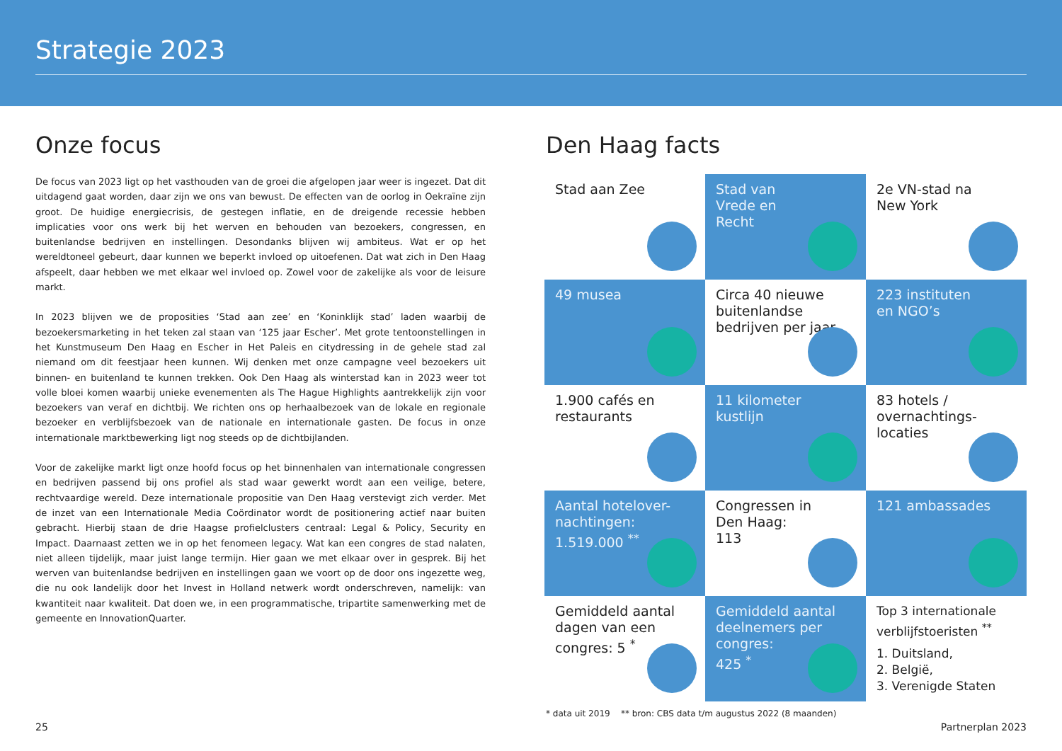Strategie 2023
Onze focus
De focus van 2023 ligt op het vasthouden van de groei die afgelopen jaar weer is ingezet. Dat dit uitdagend gaat worden, daar zijn we ons van bewust. De effecten van de oorlog in Oekraïne zijn groot. De huidige energiecrisis, de gestegen inflatie, en de dreigende recessie hebben implicaties voor ons werk bij het werven en behouden van bezoekers, congressen, en buitenlandse bedrijven en instellingen. Desondanks blijven wij ambiteus. Wat er op het wereldtoneel gebeurt, daar kunnen we beperkt invloed op uitoefenen. Dat wat zich in Den Haag afspeelt, daar hebben we met elkaar wel invloed op. Zowel voor de zakelijke als voor de leisure markt.
In 2023 blijven we de proposities ‘Stad aan zee’ en ‘Koninklijk stad’ laden waarbij de bezoekersmarketing in het teken zal staan van ‘125 jaar Escher’. Met grote tentoonstellingen in het Kunstmuseum Den Haag en Escher in Het Paleis en citydressing in de gehele stad zal niemand om dit feestjaar heen kunnen. Wij denken met onze campagne veel bezoekers uit binnen- en buitenland te kunnen trekken. Ook Den Haag als winterstad kan in 2023 weer tot volle bloei komen waarbij unieke evenementen als The Hague Highlights aantrekkelijk zijn voor bezoekers van veraf en dichtbij. We richten ons op herhaalbezoek van de lokale en regionale bezoeker en verblijfsbezoek van de nationale en internationale gasten. De focus in onze internationale marktbewerking ligt nog steeds op de dichtbijlanden.
Voor de zakelijke markt ligt onze hoofd focus op het binnenhalen van internationale congressen en bedrijven passend bij ons profiel als stad waar gewerkt wordt aan een veilige, betere, rechtvaardige wereld. Deze internationale propositie van Den Haag verstevigt zich verder. Met de inzet van een Internationale Media Coördinator wordt de positionering actief naar buiten gebracht. Hierbij staan de drie Haagse profielclusters centraal: Legal & Policy, Security en Impact. Daarnaast zetten we in op het fenomeen legacy. Wat kan een congres de stad nalaten, niet alleen tijdelijk, maar juist lange termijn. Hier gaan we met elkaar over in gesprek. Bij het werven van buitenlandse bedrijven en instellingen gaan we voort op de door ons ingezette weg, die nu ook landelijk door het Invest in Holland netwerk wordt onderschreven, namelijk: van kwantiteit naar kwaliteit. Dat doen we, in een programmatische, tripartite samenwerking met de gemeente en InnovationQuarter.
Den Haag facts
Stad aan Zee
Stad van
Vrede en
Recht
2e VN-stad na
New York
49 musea
Circa 40 nieuwe buitenlandse bedrijven per jaar
223 instituten
en NGO’s
1.900 cafés en restaurants
11 kilometer
kustlijn
83 hotels / overnachtings-
locaties
Aantal hotelover-
nachtingen:
1.519.000 <sup>**</sup>
Congressen in
Den Haag:
113
121 ambassades
Gemiddeld aantal dagen van een congres: 5 <sup>*</sup>
Gemiddeld aantal deelnemers per congres:
425 <sup>*</sup>
Top 3 internationale verblijfstoeristen <sup>**</sup>
1. Duitsland,
2. België,
3. Verenigde Staten
* data uit 2019 ** bron: CBS data t/m augustus 2022 (8 maanden)
25 Partnerplan 2023